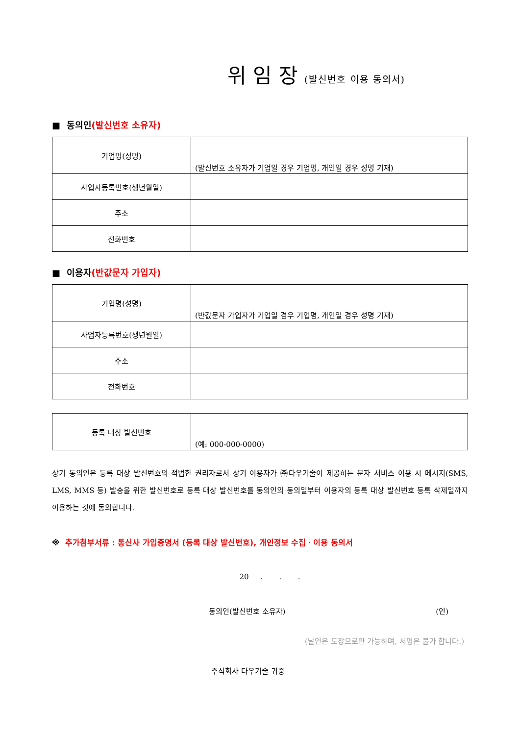위 임 장 (발신번호 이용 동의서)
■ 동의인(발신번호 소유자)
| 기업명(성명) | (발신번호 소유자가 기업일 경우 기업명, 개인일 경우 성명 기재) |
| 사업자등록번호(생년월일) | |
| 주소 | |
| 전화번호 | |
■ 이용자(반값문자 가입자)
| 기업명(성명) | (반값문자 가입자가 기업일 경우 기업명, 개인일 경우 성명 기재) |
| 사업자등록번호(생년월일) | |
| 주소 | |
| 전화번호 | |
| 등록 대상 발신번호 | (예: 000-000-0000) |
상기 동의인은 등록 대상 발신번호의 적법한 권리자로서 상기 이용자가 ㈜다우기술이 제공하는 문자 서비스 이용 시 메시지(SMS, LMS, MMS 등) 발송을 위한 발신번호로 등록 대상 발신번호를 동의인의 동의일부터 이용자의 등록 대상 발신번호 등록 삭제일까지 이용하는 것에 동의합니다.
※ 추가첨부서류 : 통신사 가입증명서 (등록 대상 발신번호), 개인정보 수집ㆍ이용 동의서
20 . . .
동의인(발신번호 소유자) (인)
(날인은 도장으로만 가능하며, 서명은 불가 합니다.)
주식회사 다우기술 귀중